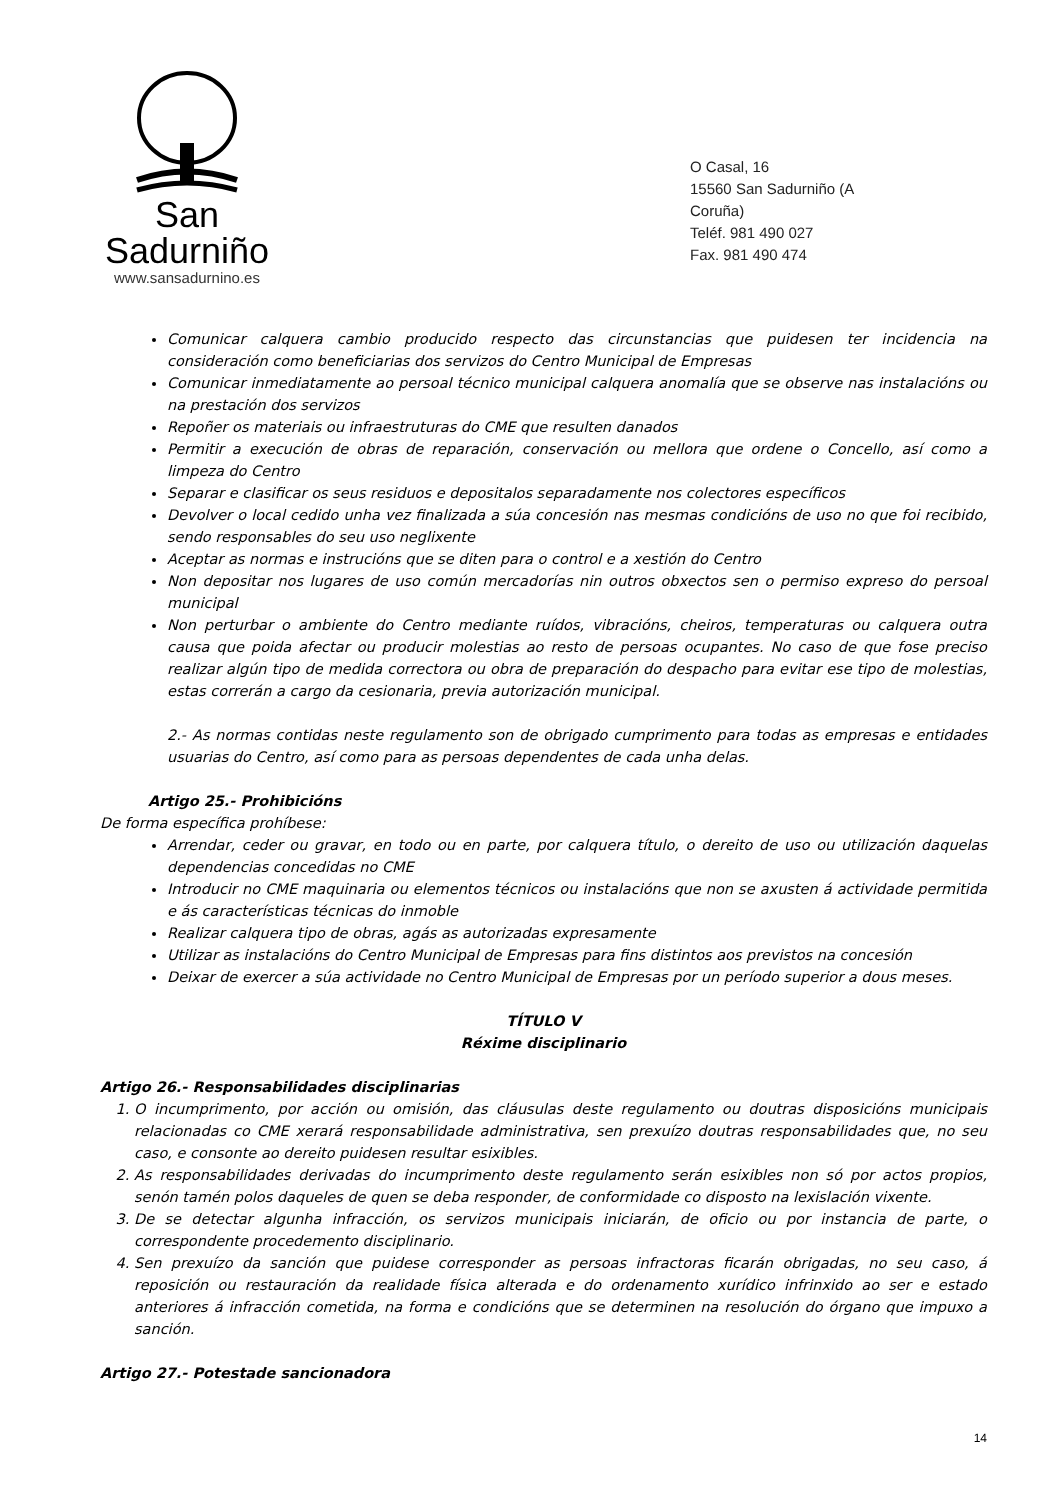San Sadurniño
www.sansadurnino.es
O Casal, 16
15560 San Sadurniño (A Coruña)
Teléf. 981 490 027
Fax. 981 490 474
Comunicar calquera cambio producido respecto das circunstancias que puidesen ter incidencia na consideración como beneficiarias dos servizos do Centro Municipal de Empresas
Comunicar inmediatamente ao persoal técnico municipal calquera anomalía que se observe nas instalacións ou na prestación dos servizos
Repoñer os materiais ou infraestruturas do CME que resulten danados
Permitir a execución de obras de reparación, conservación ou mellora que ordene o Concello, así como a limpeza do Centro
Separar e clasificar os seus residuos e depositalos separadamente nos colectores específicos
Devolver o local cedido unha vez finalizada a súa concesión nas mesmas condicións de uso no que foi recibido, sendo responsables do seu uso neglixente
Aceptar as normas e instrucións que se diten para o control e a xestión do Centro
Non depositar nos lugares de uso común mercadorías nin outros obxectos sen o permiso expreso do persoal municipal
Non perturbar o ambiente do Centro mediante ruídos, vibracións, cheiros, temperaturas ou calquera outra causa que poida afectar ou producir molestias ao resto de persoas ocupantes. No caso de que fose preciso realizar algún tipo de medida correctora ou obra de preparación do despacho para evitar ese tipo de molestias, estas correrán a cargo da cesionaria, previa autorización municipal.
2.- As normas contidas neste regulamento son de obrigado cumprimento para todas as empresas e entidades usuarias do Centro, así como para as persoas dependentes de cada unha delas.
Artigo 25.- Prohibicións
De forma específica prohíbese:
Arrendar, ceder ou gravar, en todo ou en parte, por calquera título, o dereito de uso ou utilización daquelas dependencias concedidas no CME
Introducir no CME maquinaria ou elementos técnicos ou instalacións que non se axusten á actividade permitida e ás características técnicas do inmoble
Realizar calquera tipo de obras, agás as autorizadas expresamente
Utilizar as instalacións do Centro Municipal de Empresas para fins distintos aos previstos na concesión
Deixar de exercer a súa actividade no Centro Municipal de Empresas por un período superior a dous meses.
TÍTULO V
Réxime disciplinario
Artigo 26.- Responsabilidades disciplinarias
1. O incumprimento, por acción ou omisión, das cláusulas deste regulamento ou doutras disposicións municipais relacionadas co CME xerará responsabilidade administrativa, sen prexuízo doutras responsabilidades que, no seu caso, e consonte ao dereito puidesen resultar esixibles.
2. As responsabilidades derivadas do incumprimento deste regulamento serán esixibles non só por actos propios, senón tamén polos daqueles de quen se deba responder, de conformidade co disposto na lexislación vixente.
3. De se detectar algunha infracción, os servizos municipais iniciarán, de oficio ou por instancia de parte, o correspondente procedemento disciplinario.
4. Sen prexuízo da sanción que puidese corresponder as persoas infractoras ficarán obrigadas, no seu caso, á reposición ou restauración da realidade física alterada e do ordenamento xurídico infrinxido ao ser e estado anteriores á infracción cometida, na forma e condicións que se determinen na resolución do órgano que impuxo a sanción.
Artigo 27.- Potestade sancionadora
14